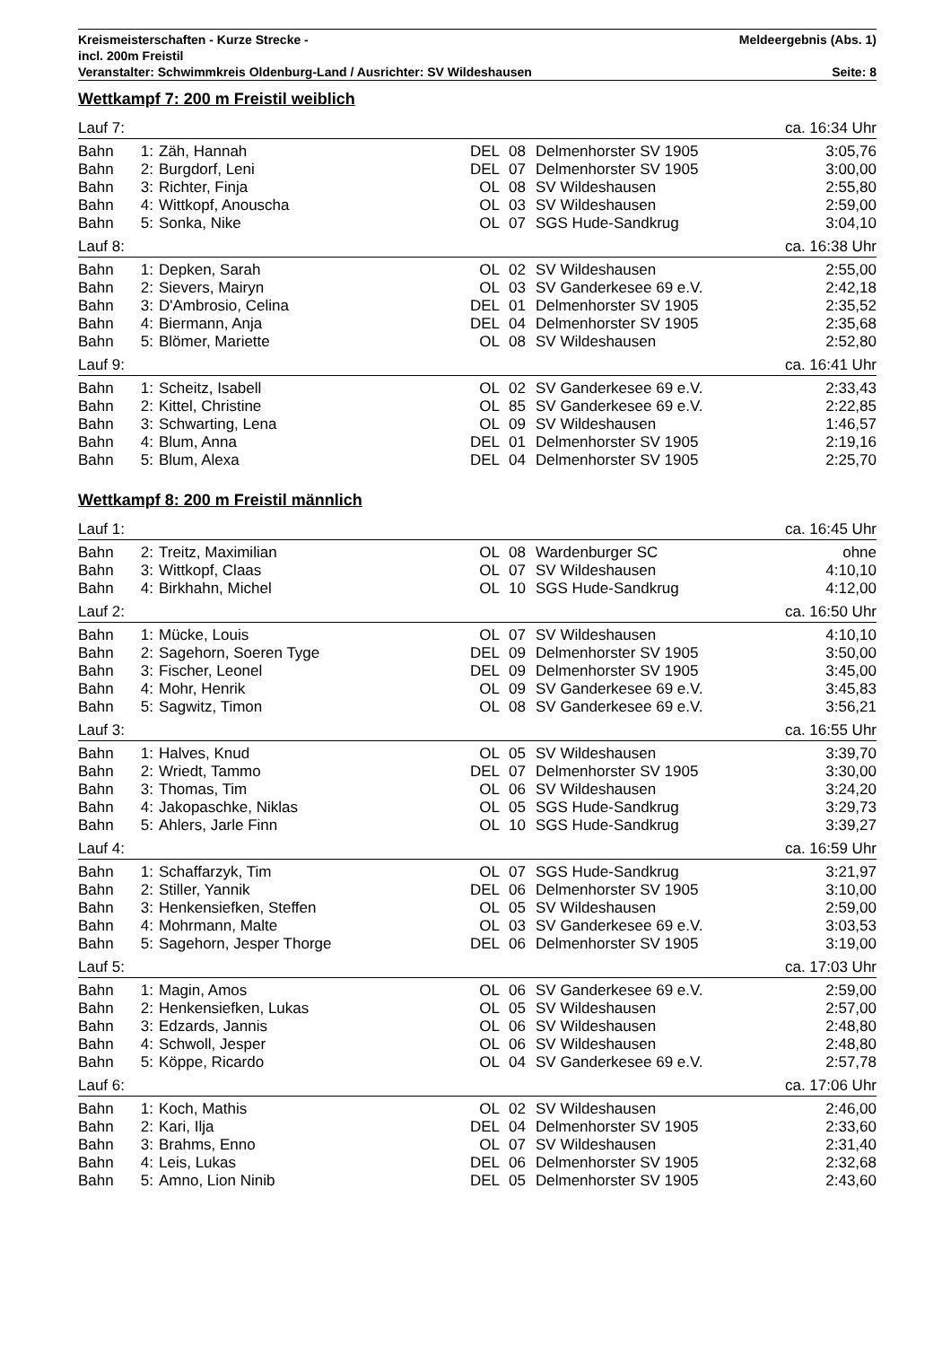Kreismeisterschaften - Kurze Strecke - Meldeergebnis (Abs. 1)
incl. 200m Freistil
Veranstalter: Schwimmkreis Oldenburg-Land / Ausrichter: SV Wildeshausen Seite: 8
Wettkampf 7: 200 m Freistil weiblich
| Lauf 7: | | | | | | ca. 16:34 Uhr |
| Bahn | 1: | Zäh, Hannah | DEL | 08 | Delmenhorster SV 1905 | 3:05,76 |
| Bahn | 2: | Burgdorf, Leni | DEL | 07 | Delmenhorster SV 1905 | 3:00,00 |
| Bahn | 3: | Richter, Finja | OL | 08 | SV Wildeshausen | 2:55,80 |
| Bahn | 4: | Wittkopf, Anouscha | OL | 03 | SV Wildeshausen | 2:59,00 |
| Bahn | 5: | Sonka, Nike | OL | 07 | SGS Hude-Sandkrug | 3:04,10 |
| Lauf 8: | | | | | | ca. 16:38 Uhr |
| Bahn | 1: | Depken, Sarah | OL | 02 | SV Wildeshausen | 2:55,00 |
| Bahn | 2: | Sievers, Mairyn | OL | 03 | SV Ganderkesee 69 e.V. | 2:42,18 |
| Bahn | 3: | D'Ambrosio, Celina | DEL | 01 | Delmenhorster SV 1905 | 2:35,52 |
| Bahn | 4: | Biermann, Anja | DEL | 04 | Delmenhorster SV 1905 | 2:35,68 |
| Bahn | 5: | Blömer, Mariette | OL | 08 | SV Wildeshausen | 2:52,80 |
| Lauf 9: | | | | | | ca. 16:41 Uhr |
| Bahn | 1: | Scheitz, Isabell | OL | 02 | SV Ganderkesee 69 e.V. | 2:33,43 |
| Bahn | 2: | Kittel, Christine | OL | 85 | SV Ganderkesee 69 e.V. | 2:22,85 |
| Bahn | 3: | Schwarting, Lena | OL | 09 | SV Wildeshausen | 1:46,57 |
| Bahn | 4: | Blum, Anna | DEL | 01 | Delmenhorster SV 1905 | 2:19,16 |
| Bahn | 5: | Blum, Alexa | DEL | 04 | Delmenhorster SV 1905 | 2:25,70 |
Wettkampf 8: 200 m Freistil männlich
| Lauf 1: | | | | | | ca. 16:45 Uhr |
| Bahn | 2: | Treitz, Maximilian | OL | 08 | Wardenburger SC | ohne |
| Bahn | 3: | Wittkopf, Claas | OL | 07 | SV Wildeshausen | 4:10,10 |
| Bahn | 4: | Birkhahn, Michel | OL | 10 | SGS Hude-Sandkrug | 4:12,00 |
| Lauf 2: | | | | | | ca. 16:50 Uhr |
| Bahn | 1: | Mücke, Louis | OL | 07 | SV Wildeshausen | 4:10,10 |
| Bahn | 2: | Sagehorn, Soeren Tyge | DEL | 09 | Delmenhorster SV 1905 | 3:50,00 |
| Bahn | 3: | Fischer, Leonel | DEL | 09 | Delmenhorster SV 1905 | 3:45,00 |
| Bahn | 4: | Mohr, Henrik | OL | 09 | SV Ganderkesee 69 e.V. | 3:45,83 |
| Bahn | 5: | Sagwitz, Timon | OL | 08 | SV Ganderkesee 69 e.V. | 3:56,21 |
| Lauf 3: | | | | | | ca. 16:55 Uhr |
| Bahn | 1: | Halves, Knud | OL | 05 | SV Wildeshausen | 3:39,70 |
| Bahn | 2: | Wriedt, Tammo | DEL | 07 | Delmenhorster SV 1905 | 3:30,00 |
| Bahn | 3: | Thomas, Tim | OL | 06 | SV Wildeshausen | 3:24,20 |
| Bahn | 4: | Jakopaschke, Niklas | OL | 05 | SGS Hude-Sandkrug | 3:29,73 |
| Bahn | 5: | Ahlers, Jarle Finn | OL | 10 | SGS Hude-Sandkrug | 3:39,27 |
| Lauf 4: | | | | | | ca. 16:59 Uhr |
| Bahn | 1: | Schaffarzyk, Tim | OL | 07 | SGS Hude-Sandkrug | 3:21,97 |
| Bahn | 2: | Stiller, Yannik | DEL | 06 | Delmenhorster SV 1905 | 3:10,00 |
| Bahn | 3: | Henkensiefken, Steffen | OL | 05 | SV Wildeshausen | 2:59,00 |
| Bahn | 4: | Mohrmann, Malte | OL | 03 | SV Ganderkesee 69 e.V. | 3:03,53 |
| Bahn | 5: | Sagehorn, Jesper Thorge | DEL | 06 | Delmenhorster SV 1905 | 3:19,00 |
| Lauf 5: | | | | | | ca. 17:03 Uhr |
| Bahn | 1: | Magin, Amos | OL | 06 | SV Ganderkesee 69 e.V. | 2:59,00 |
| Bahn | 2: | Henkensiefken, Lukas | OL | 05 | SV Wildeshausen | 2:57,00 |
| Bahn | 3: | Edzards, Jannis | OL | 06 | SV Wildeshausen | 2:48,80 |
| Bahn | 4: | Schwoll, Jesper | OL | 06 | SV Wildeshausen | 2:48,80 |
| Bahn | 5: | Köppe, Ricardo | OL | 04 | SV Ganderkesee 69 e.V. | 2:57,78 |
| Lauf 6: | | | | | | ca. 17:06 Uhr |
| Bahn | 1: | Koch, Mathis | OL | 02 | SV Wildeshausen | 2:46,00 |
| Bahn | 2: | Kari, Ilja | DEL | 04 | Delmenhorster SV 1905 | 2:33,60 |
| Bahn | 3: | Brahms, Enno | OL | 07 | SV Wildeshausen | 2:31,40 |
| Bahn | 4: | Leis, Lukas | DEL | 06 | Delmenhorster SV 1905 | 2:32,68 |
| Bahn | 5: | Amno, Lion Ninib | DEL | 05 | Delmenhorster SV 1905 | 2:43,60 |